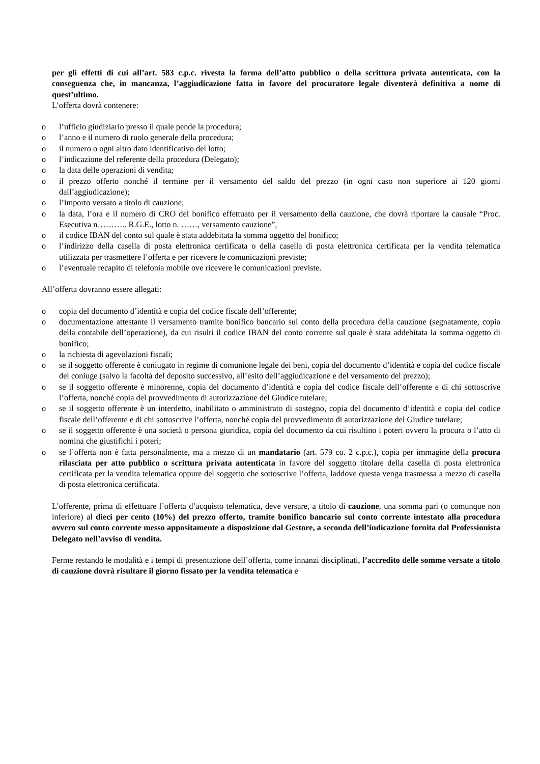per gli effetti di cui all’art. 583 c.p.c. rivesta la forma dell’atto pubblico o della scrittura privata autenticata, con la conseguenza che, in mancanza, l’aggiudicazione fatta in favore del procuratore legale diventerà definitiva a nome di quest’ultimo.
L’offerta dovrà contenere:
o l’ufficio giudiziario presso il quale pende la procedura;
o l’anno e il numero di ruolo generale della procedura;
o il numero o ogni altro dato identificativo del lotto;
o l’indicazione del referente della procedura (Delegato);
o la data delle operazioni di vendita;
o il prezzo offerto nonché il termine per il versamento del saldo del prezzo (in ogni caso non superiore ai 120 giorni dall’aggiudicazione);
o l’importo versato a titolo di cauzione;
o la data, l’ora e il numero di CRO del bonifico effettuato per il versamento della cauzione, che dovrà riportare la causale “Proc. Esecutiva n……….. R.G.E., lotto n. ……, versamento cauzione”,
o il codice IBAN del conto sul quale è stata addebitata la somma oggetto del bonifico;
o l’indirizzo della casella di posta elettronica certificata o della casella di posta elettronica certificata per la vendita telematica utilizzata per trasmettere l’offerta e per ricevere le comunicazioni previste;
o l’eventuale recapito di telefonia mobile ove ricevere le comunicazioni previste.
All’offerta dovranno essere allegati:
o copia del documento d’identità e copia del codice fiscale dell’offerente;
o documentazione attestante il versamento tramite bonifico bancario sul conto della procedura della cauzione (segnatamente, copia della contabile dell’operazione), da cui risulti il codice IBAN del conto corrente sul quale è stata addebitata la somma oggetto di bonifico;
o la richiesta di agevolazioni fiscali;
o se il soggetto offerente è coniugato in regime di comunione legale dei beni, copia del documento d’identità e copia del codice fiscale del coniuge (salvo la facoltà del deposito successivo, all’esito dell’aggiudicazione e del versamento del prezzo);
o se il soggetto offerente è minorenne, copia del documento d’identità e copia del codice fiscale dell’offerente e di chi sottoscrive l’offerta, nonché copia del provvedimento di autorizzazione del Giudice tutelare;
o se il soggetto offerente è un interdetto, inabilitato o amministrato di sostegno, copia del documento d’identità e copia del codice fiscale dell’offerente e di chi sottoscrive l’offerta, nonché copia del provvedimento di autorizzazione del Giudice tutelare;
o se il soggetto offerente è una società o persona giuridica, copia del documento da cui risultino i poteri ovvero la procura o l’atto di nomina che giustifichi i poteri;
o se l’offerta non è fatta personalmente, ma a mezzo di un mandatario (art. 579 co. 2 c.p.c.), copia per immagine della procura rilasciata per atto pubblico o scrittura privata autenticata in favore del soggetto titolare della casella di posta elettronica certificata per la vendita telematica oppure del soggetto che sottoscrive l’offerta, laddove questa venga trasmessa a mezzo di casella di posta elettronica certificata.
L’offerente, prima di effettuare l’offerta d’acquisto telematica, deve versare, a titolo di cauzione, una somma pari (o comunque non inferiore) al dieci per cento (10%) del prezzo offerto, tramite bonifico bancario sul conto corrente intestato alla procedura ovvero sul conto corrente messo appositamente a disposizione dal Gestore, a seconda dell’indicazione fornita dal Professionista Delegato nell’avviso di vendita.
Ferme restando le modalità e i tempi di presentazione dell’offerta, come innanzi disciplinati, l’accredito delle somme versate a titolo di cauzione dovrà risultare il giorno fissato per la vendita telematica e